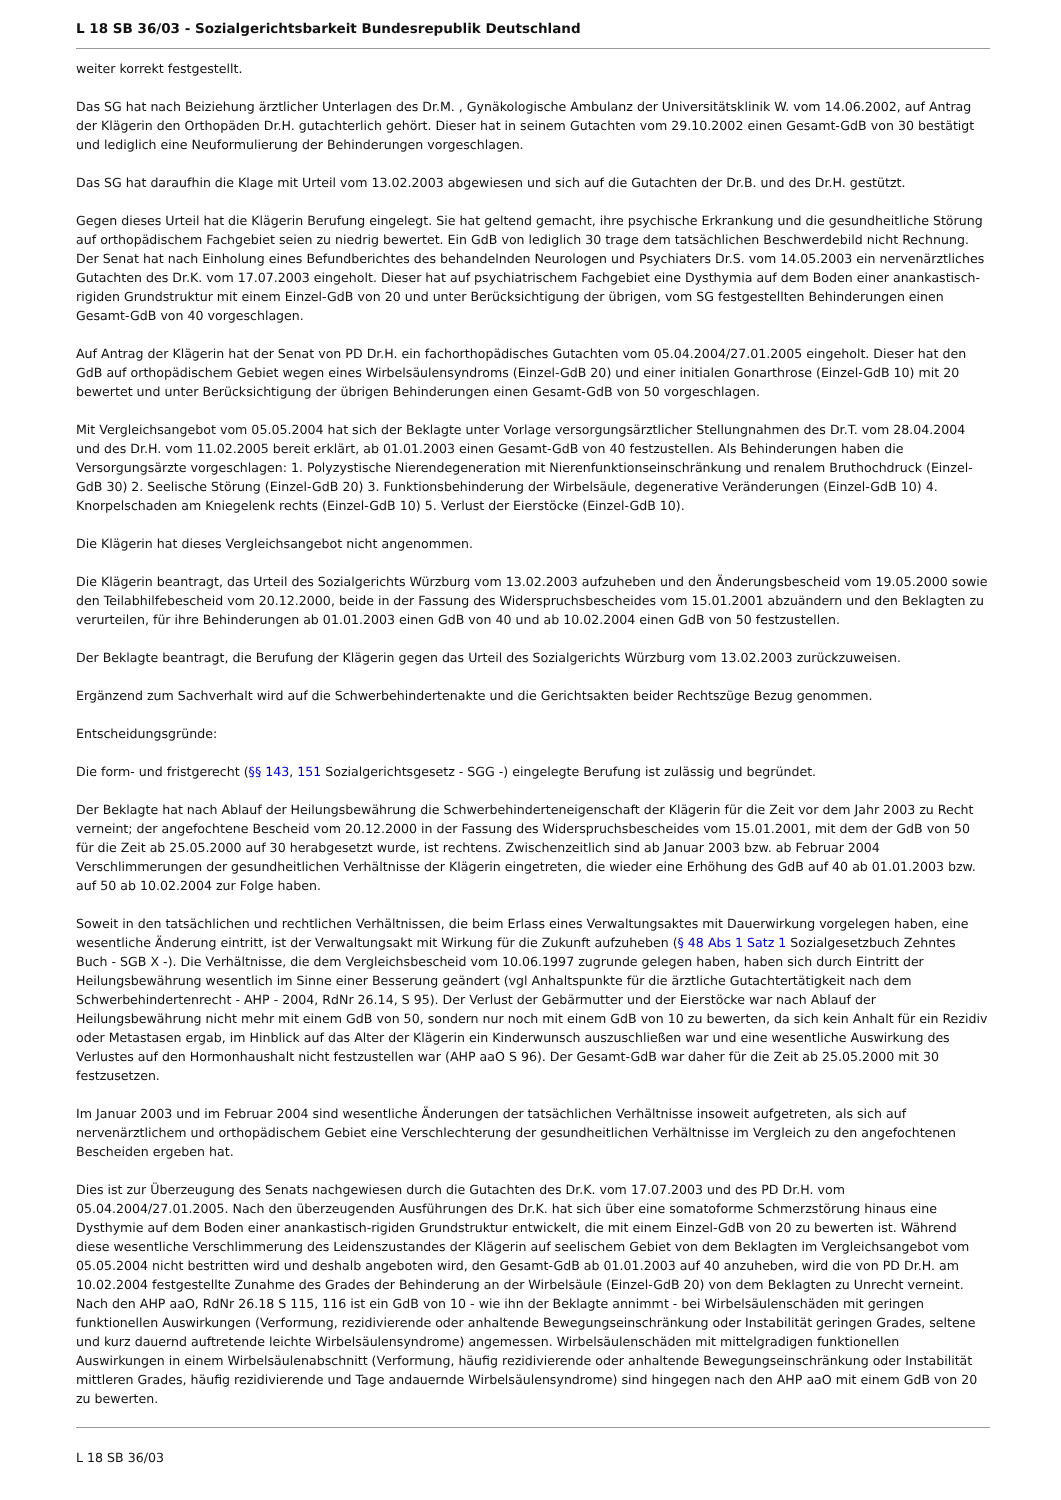L 18 SB 36/03 - Sozialgerichtsbarkeit Bundesrepublik Deutschland
weiter korrekt festgestellt.
Das SG hat nach Beiziehung ärztlicher Unterlagen des Dr.M. , Gynäkologische Ambulanz der Universitätsklinik W. vom 14.06.2002, auf Antrag der Klägerin den Orthopäden Dr.H. gutachterlich gehört. Dieser hat in seinem Gutachten vom 29.10.2002 einen Gesamt-GdB von 30 bestätigt und lediglich eine Neuformulierung der Behinderungen vorgeschlagen.
Das SG hat daraufhin die Klage mit Urteil vom 13.02.2003 abgewiesen und sich auf die Gutachten der Dr.B. und des Dr.H. gestützt.
Gegen dieses Urteil hat die Klägerin Berufung eingelegt. Sie hat geltend gemacht, ihre psychische Erkrankung und die gesundheitliche Störung auf orthopädischem Fachgebiet seien zu niedrig bewertet. Ein GdB von lediglich 30 trage dem tatsächlichen Beschwerdebild nicht Rechnung. Der Senat hat nach Einholung eines Befundberichtes des behandelnden Neurologen und Psychiaters Dr.S. vom 14.05.2003 ein nervenärztliches Gutachten des Dr.K. vom 17.07.2003 eingeholt. Dieser hat auf psychiatrischem Fachgebiet eine Dysthymia auf dem Boden einer anankastisch-rigiden Grundstruktur mit einem Einzel-GdB von 20 und unter Berücksichtigung der übrigen, vom SG festgestellten Behinderungen einen Gesamt-GdB von 40 vorgeschlagen.
Auf Antrag der Klägerin hat der Senat von PD Dr.H. ein fachorthopädisches Gutachten vom 05.04.2004/27.01.2005 eingeholt. Dieser hat den GdB auf orthopädischem Gebiet wegen eines Wirbelsäulensyndroms (Einzel-GdB 20) und einer initialen Gonarthrose (Einzel-GdB 10) mit 20 bewertet und unter Berücksichtigung der übrigen Behinderungen einen Gesamt-GdB von 50 vorgeschlagen.
Mit Vergleichsangebot vom 05.05.2004 hat sich der Beklagte unter Vorlage versorgungsärztlicher Stellungnahmen des Dr.T. vom 28.04.2004 und des Dr.H. vom 11.02.2005 bereit erklärt, ab 01.01.2003 einen Gesamt-GdB von 40 festzustellen. Als Behinderungen haben die Versorgungsärzte vorgeschlagen: 1. Polyzystische Nierendegeneration mit Nierenfunktionseinschränkung und renalem Bruthochdruck (Einzel-GdB 30) 2. Seelische Störung (Einzel-GdB 20) 3. Funktionsbehinderung der Wirbelsäule, degenerative Veränderungen (Einzel-GdB 10) 4. Knorpelschaden am Kniegelenk rechts (Einzel-GdB 10) 5. Verlust der Eierstöcke (Einzel-GdB 10).
Die Klägerin hat dieses Vergleichsangebot nicht angenommen.
Die Klägerin beantragt, das Urteil des Sozialgerichts Würzburg vom 13.02.2003 aufzuheben und den Änderungsbescheid vom 19.05.2000 sowie den Teilabhilfebescheid vom 20.12.2000, beide in der Fassung des Widerspruchsbescheides vom 15.01.2001 abzuändern und den Beklagten zu verurteilen, für ihre Behinderungen ab 01.01.2003 einen GdB von 40 und ab 10.02.2004 einen GdB von 50 festzustellen.
Der Beklagte beantragt, die Berufung der Klägerin gegen das Urteil des Sozialgerichts Würzburg vom 13.02.2003 zurückzuweisen.
Ergänzend zum Sachverhalt wird auf die Schwerbehindertenakte und die Gerichtsakten beider Rechtszüge Bezug genommen.
Entscheidungsgründe:
Die form- und fristgerecht (§§ 143, 151 Sozialgerichtsgesetz - SGG -) eingelegte Berufung ist zulässig und begründet.
Der Beklagte hat nach Ablauf der Heilungsbewährung die Schwerbehinderteneigenschaft der Klägerin für die Zeit vor dem Jahr 2003 zu Recht verneint; der angefochtene Bescheid vom 20.12.2000 in der Fassung des Widerspruchsbescheides vom 15.01.2001, mit dem der GdB von 50 für die Zeit ab 25.05.2000 auf 30 herabgesetzt wurde, ist rechtens. Zwischenzeitlich sind ab Januar 2003 bzw. ab Februar 2004 Verschlimmerungen der gesundheitlichen Verhältnisse der Klägerin eingetreten, die wieder eine Erhöhung des GdB auf 40 ab 01.01.2003 bzw. auf 50 ab 10.02.2004 zur Folge haben.
Soweit in den tatsächlichen und rechtlichen Verhältnissen, die beim Erlass eines Verwaltungsaktes mit Dauerwirkung vorgelegen haben, eine wesentliche Änderung eintritt, ist der Verwaltungsakt mit Wirkung für die Zukunft aufzuheben (§ 48 Abs 1 Satz 1 Sozialgesetzbuch Zehntes Buch - SGB X -). Die Verhältnisse, die dem Vergleichsbescheid vom 10.06.1997 zugrunde gelegen haben, haben sich durch Eintritt der Heilungsbewährung wesentlich im Sinne einer Besserung geändert (vgl Anhaltspunkte für die ärztliche Gutachtertätigkeit nach dem Schwerbehindertenrecht - AHP - 2004, RdNr 26.14, S 95). Der Verlust der Gebärmutter und der Eierstöcke war nach Ablauf der Heilungsbewährung nicht mehr mit einem GdB von 50, sondern nur noch mit einem GdB von 10 zu bewerten, da sich kein Anhalt für ein Rezidiv oder Metastasen ergab, im Hinblick auf das Alter der Klägerin ein Kinderwunsch auszuschließen war und eine wesentliche Auswirkung des Verlustes auf den Hormonhaushalt nicht festzustellen war (AHP aaO S 96). Der Gesamt-GdB war daher für die Zeit ab 25.05.2000 mit 30 festzusetzen.
Im Januar 2003 und im Februar 2004 sind wesentliche Änderungen der tatsächlichen Verhältnisse insoweit aufgetreten, als sich auf nervenärztlichem und orthopädischem Gebiet eine Verschlechterung der gesundheitlichen Verhältnisse im Vergleich zu den angefochtenen Bescheiden ergeben hat.
Dies ist zur Überzeugung des Senats nachgewiesen durch die Gutachten des Dr.K. vom 17.07.2003 und des PD Dr.H. vom 05.04.2004/27.01.2005. Nach den überzeugenden Ausführungen des Dr.K. hat sich über eine somatoforme Schmerzstörung hinaus eine Dysthymie auf dem Boden einer anankastisch-rigiden Grundstruktur entwickelt, die mit einem Einzel-GdB von 20 zu bewerten ist. Während diese wesentliche Verschlimmerung des Leidenszustandes der Klägerin auf seelischem Gebiet von dem Beklagten im Vergleichsangebot vom 05.05.2004 nicht bestritten wird und deshalb angeboten wird, den Gesamt-GdB ab 01.01.2003 auf 40 anzuheben, wird die von PD Dr.H. am 10.02.2004 festgestellte Zunahme des Grades der Behinderung an der Wirbelsäule (Einzel-GdB 20) von dem Beklagten zu Unrecht verneint. Nach den AHP aaO, RdNr 26.18 S 115, 116 ist ein GdB von 10 - wie ihn der Beklagte annimmt - bei Wirbelsäulenschäden mit geringen funktionellen Auswirkungen (Verformung, rezidivierende oder anhaltende Bewegungseinschränkung oder Instabilität geringen Grades, seltene und kurz dauernd auftretende leichte Wirbelsäulensyndrome) angemessen. Wirbelsäulenschäden mit mittelgradigen funktionellen Auswirkungen in einem Wirbelsäulenabschnitt (Verformung, häufig rezidivierende oder anhaltende Bewegungseinschränkung oder Instabilität mittleren Grades, häufig rezidivierende und Tage andauernde Wirbelsäulensyndrome) sind hingegen nach den AHP aaO mit einem GdB von 20 zu bewerten.
L 18 SB 36/03